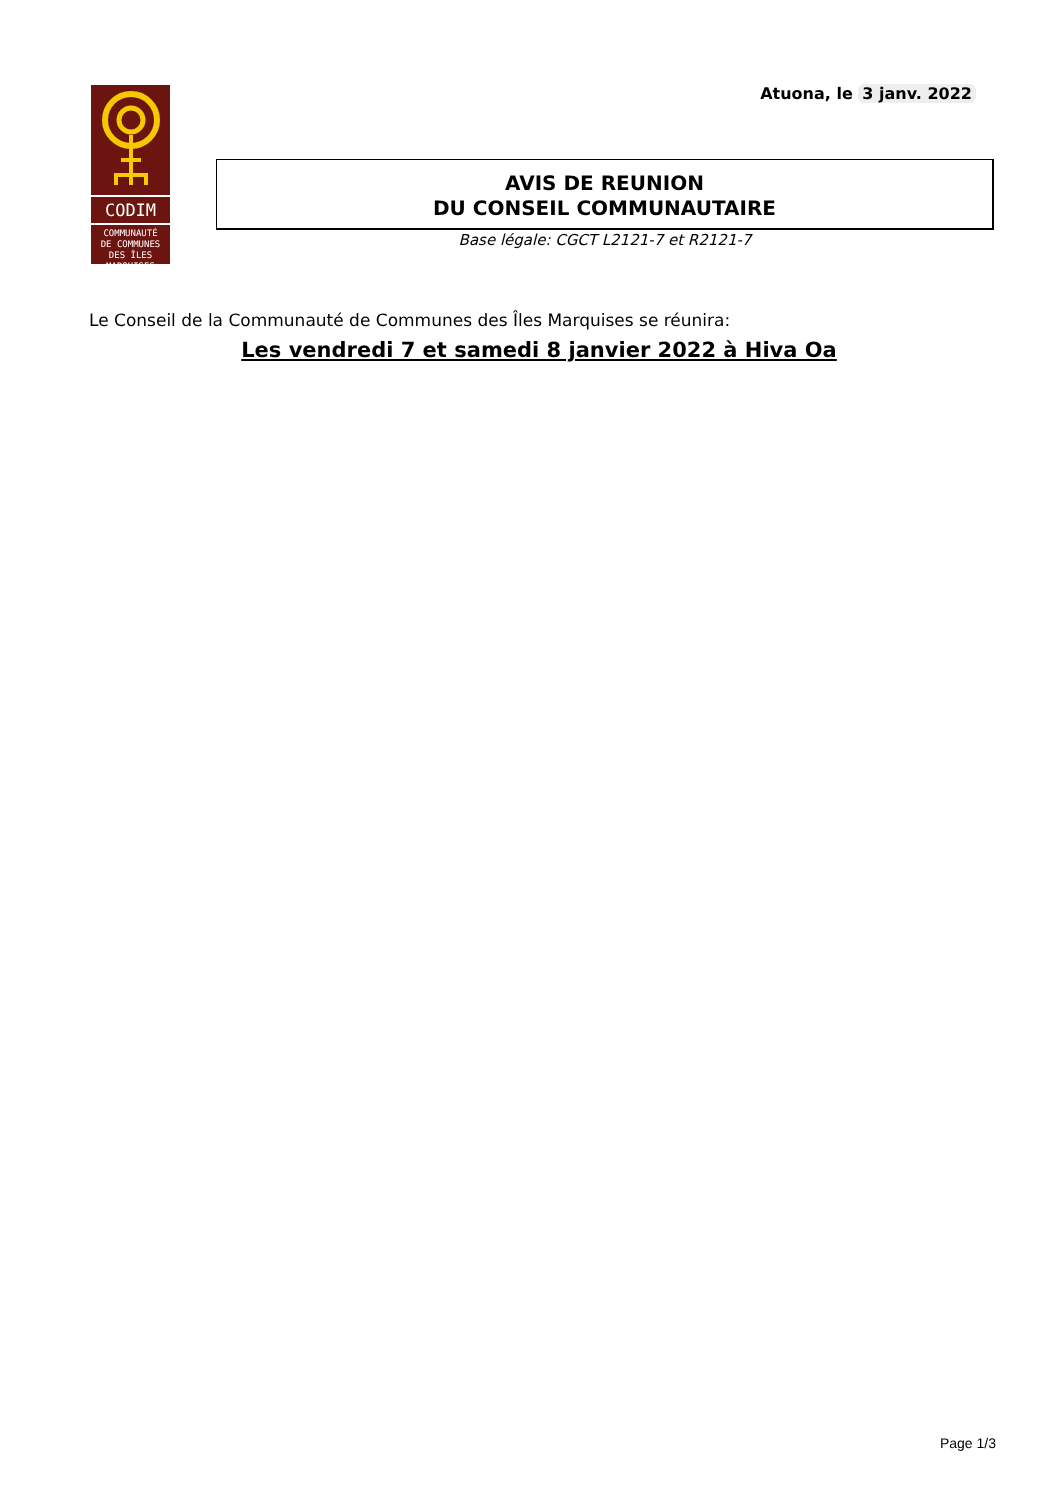Atuona, le 3 janv. 2022
CODIM
COMMUNAUTÉ
DE COMMUNES
DES ÎLES MARQUISES
AVIS DE REUNION
DU CONSEIL COMMUNAUTAIRE
Base légale: CGCT L2121-7 et R2121-7
Le Conseil de la Communauté de Communes des Îles Marquises se réunira:
Les vendredi 7 et samedi 8 janvier 2022 à Hiva Oa
Page 1/3